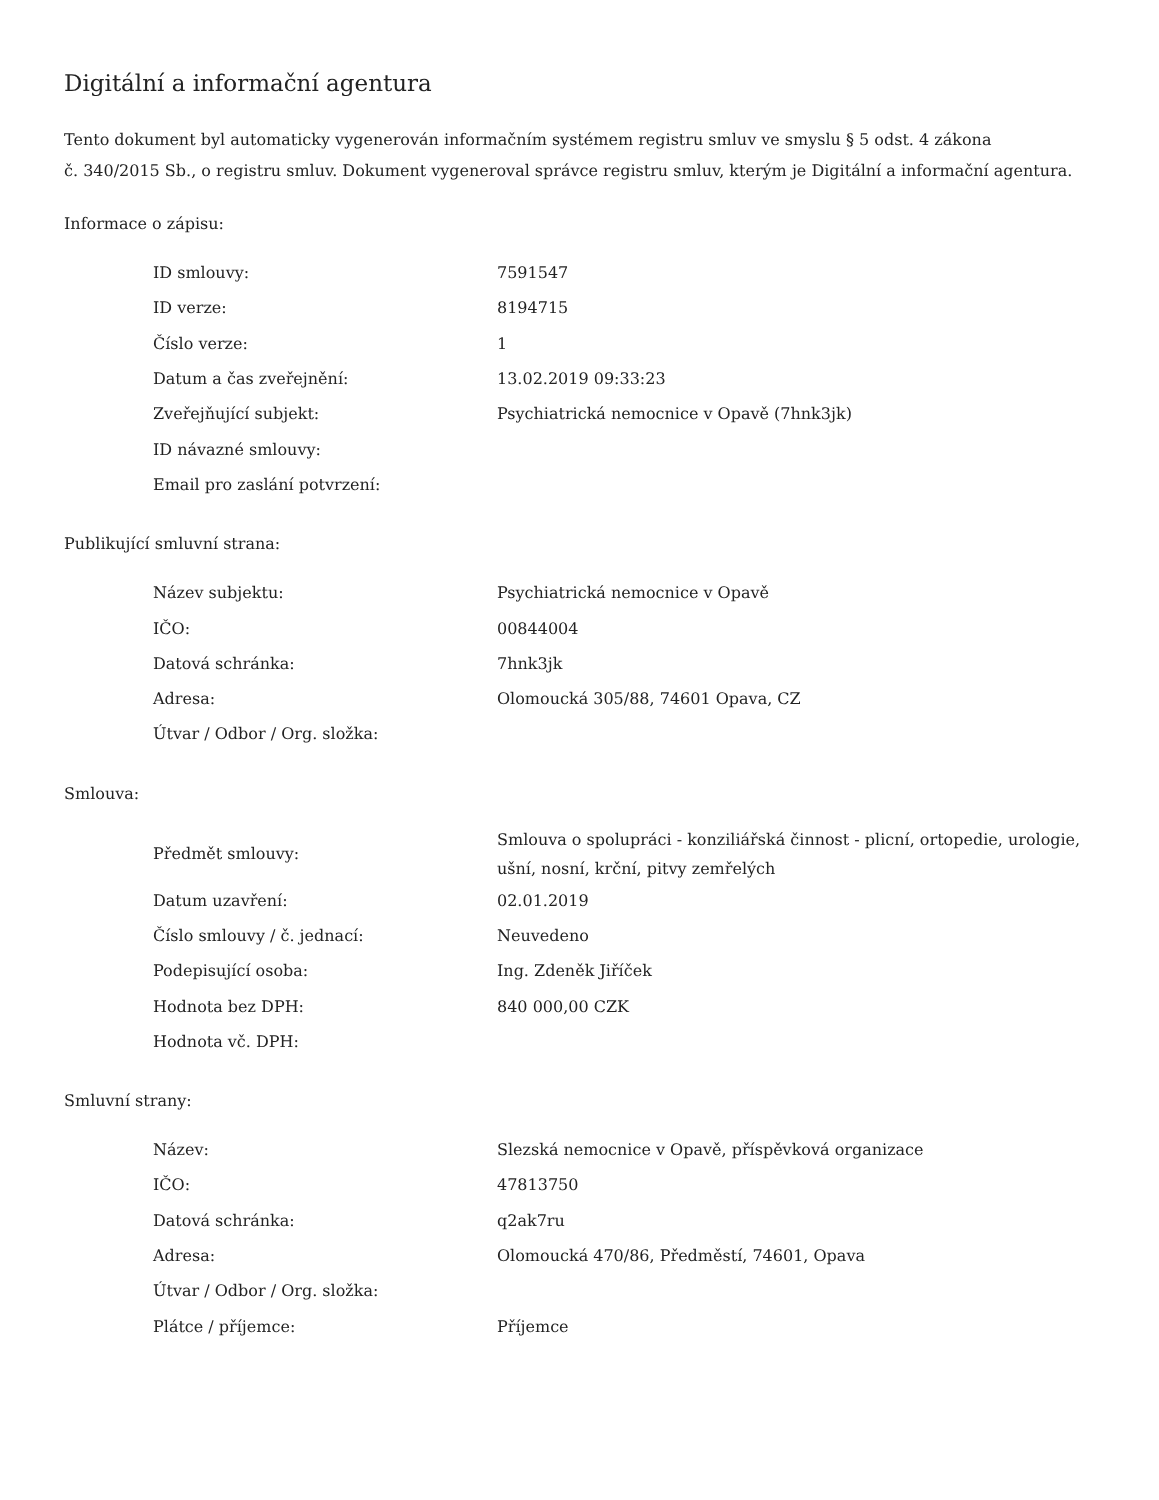Digitální a informační agentura
Tento dokument byl automaticky vygenerován informačním systémem registru smluv ve smyslu § 5 odst. 4 zákona
č. 340/2015 Sb., o registru smluv. Dokument vygeneroval správce registru smluv, kterým je Digitální a informační agentura.
Informace o zápisu:
| ID smlouvy: | 7591547 |
| ID verze: | 8194715 |
| Číslo verze: | 1 |
| Datum a čas zveřejnění: | 13.02.2019 09:33:23 |
| Zveřejňující subjekt: | Psychiatrická nemocnice v Opavě (7hnk3jk) |
| ID návazné smlouvy: | |
| Email pro zaslání potvrzení: | |
Publikující smluvní strana:
| Název subjektu: | Psychiatrická nemocnice v Opavě |
| IČO: | 00844004 |
| Datová schránka: | 7hnk3jk |
| Adresa: | Olomoucká 305/88, 74601 Opava, CZ |
| Útvar / Odbor / Org. složka: | |
Smlouva:
| Předmět smlouvy: | Smlouva o spolupráci - konziliářská činnost - plicní, ortopedie, urologie, ušní, nosní, krční, pitvy zemřelých |
| Datum uzavření: | 02.01.2019 |
| Číslo smlouvy / č. jednací: | Neuvedeno |
| Podepisující osoba: | Ing. Zdeněk Jiříček |
| Hodnota bez DPH: | 840 000,00 CZK |
| Hodnota vč. DPH: | |
Smluvní strany:
| Název: | Slezská nemocnice v Opavě, příspěvková organizace |
| IČO: | 47813750 |
| Datová schránka: | q2ak7ru |
| Adresa: | Olomoucká 470/86, Předměstí, 74601, Opava |
| Útvar / Odbor / Org. složka: | |
| Plátce / příjemce: | Příjemce |